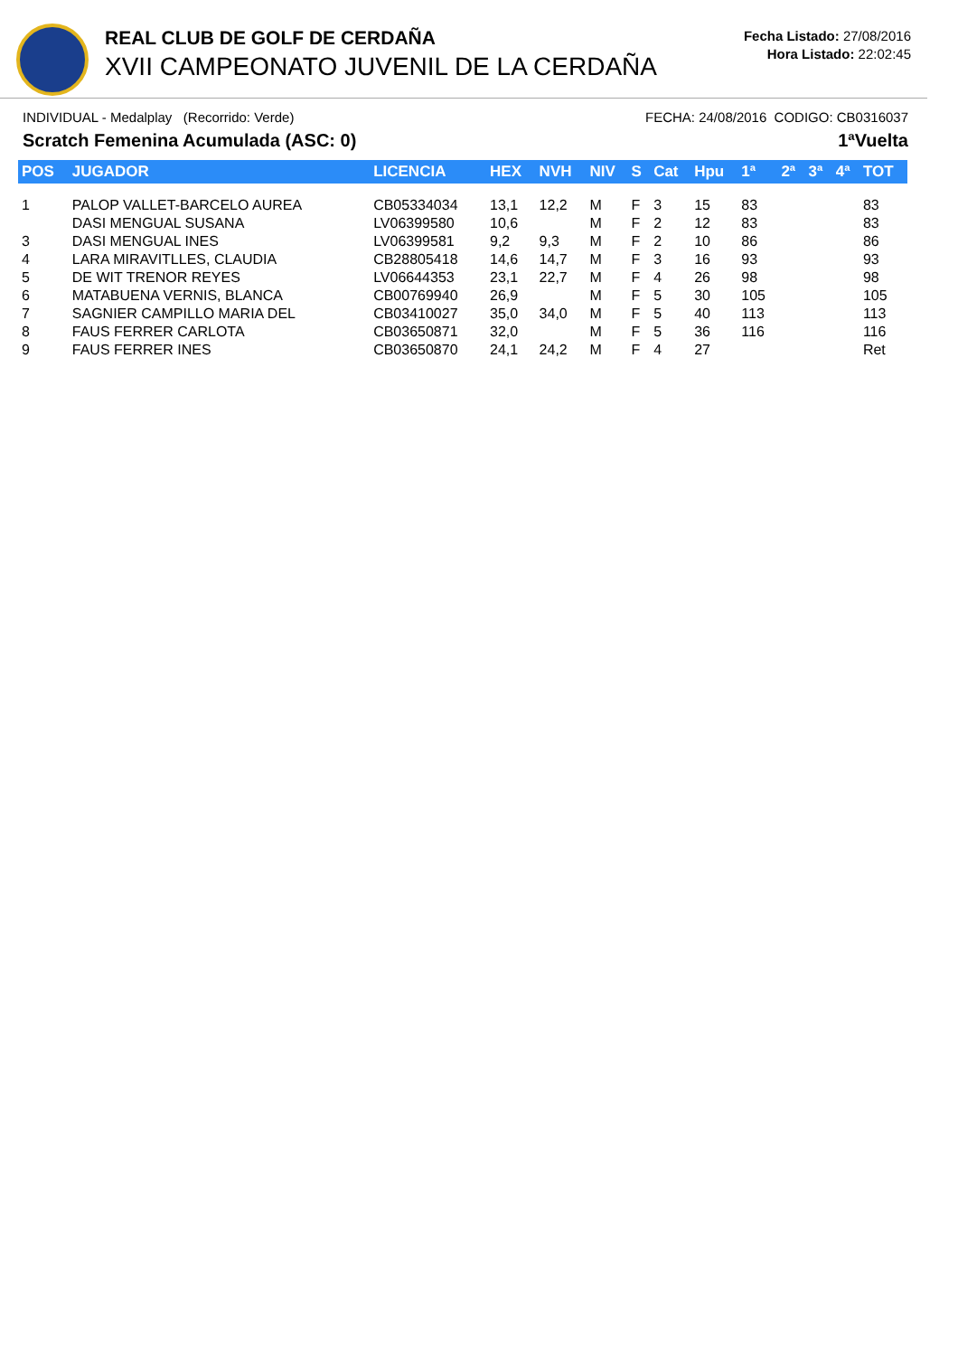REAL CLUB DE GOLF DE CERDAÑA
XVII CAMPEONATO JUVENIL DE LA CERDAÑA
Fecha Listado: 27/08/2016
Hora Listado: 22:02:45
INDIVIDUAL - Medalplay (Recorrido: Verde) FECHA: 24/08/2016 CODIGO: CB0316037
Scratch Femenina Acumulada (ASC: 0) 1ªVuelta
| POS | JUGADOR | LICENCIA | HEX | NVH | NIV | S | Cat | Hpu | 1ª | 2ª | 3ª | 4ª | TOT |
| --- | --- | --- | --- | --- | --- | --- | --- | --- | --- | --- | --- | --- | --- |
| 1 | PALOP VALLET-BARCELO AUREA | CB05334034 | 13,1 | 12,2 | M | F | 3 | 15 | 83 | | | | 83 |
| | DASI MENGUAL SUSANA | LV06399580 | 10,6 | | M | F | 2 | 12 | 83 | | | | 83 |
| 3 | DASI MENGUAL INES | LV06399581 | 9,2 | 9,3 | M | F | 2 | 10 | 86 | | | | 86 |
| 4 | LARA MIRAVITLLES, CLAUDIA | CB28805418 | 14,6 | 14,7 | M | F | 3 | 16 | 93 | | | | 93 |
| 5 | DE WIT TRENOR REYES | LV06644353 | 23,1 | 22,7 | M | F | 4 | 26 | 98 | | | | 98 |
| 6 | MATABUENA VERNIS, BLANCA | CB00769940 | 26,9 | | M | F | 5 | 30 | 105 | | | | 105 |
| 7 | SAGNIER CAMPILLO MARIA DEL | CB03410027 | 35,0 | 34,0 | M | F | 5 | 40 | 113 | | | | 113 |
| 8 | FAUS FERRER CARLOTA | CB03650871 | 32,0 | | M | F | 5 | 36 | 116 | | | | 116 |
| 9 | FAUS FERRER INES | CB03650870 | 24,1 | 24,2 | M | F | 4 | 27 | | | | | Ret |